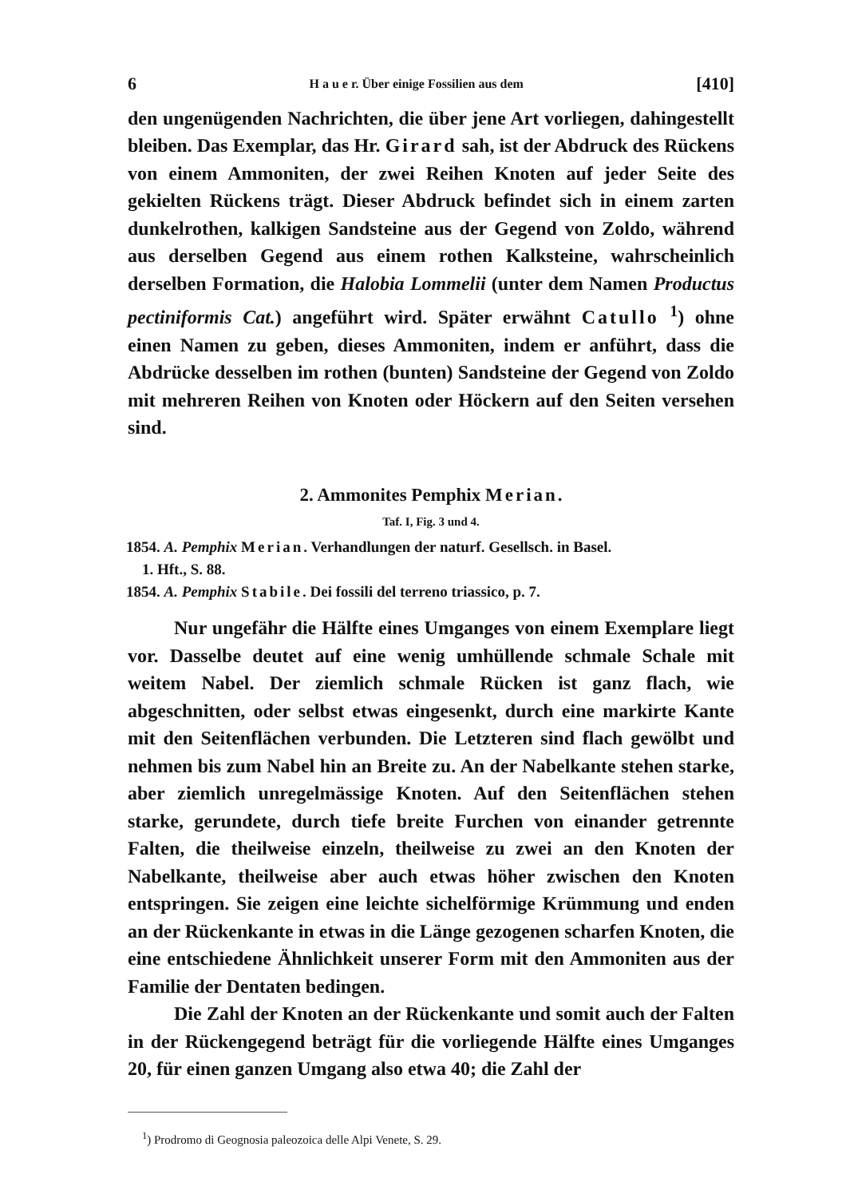6 H a u e r. Über einige Fossilien aus dem [410]
den ungenügenden Nachrichten, die über jene Art vorliegen, dahingestellt bleiben. Das Exemplar, das Hr. Girard sah, ist der Abdruck des Rückens von einem Ammoniten, der zwei Reihen Knoten auf jeder Seite des gekielten Rückens trägt. Dieser Abdruck befindet sich in einem zarten dunkelrothen, kalkigen Sandsteine aus der Gegend von Zoldo, während aus derselben Gegend aus einem rothen Kalksteine, wahrscheinlich derselben Formation, die Halobia Lommelii (unter dem Namen Productus pectiniformis Cat.) angeführt wird. Später erwähnt Catullo <sup>1</sup>) ohne einen Namen zu geben, dieses Ammoniten, indem er anführt, dass die Abdrücke desselben im rothen (bunten) Sandsteine der Gegend von Zoldo mit mehreren Reihen von Knoten oder Höckern auf den Seiten versehen sind.
2. Ammonites Pemphix Merian.
Taf. I, Fig. 3 und 4.
1854. A. Pemphix Merian. Verhandlungen der naturf. Gesellsch. in Basel.
1. Hft., S. 88.
1854. A. Pemphix Stabile. Dei fossili del terreno triassico, p. 7.
Nur ungefähr die Hälfte eines Umganges von einem Exemplare liegt vor. Dasselbe deutet auf eine wenig umhüllende schmale Schale mit weitem Nabel. Der ziemlich schmale Rücken ist ganz flach, wie abgeschnitten, oder selbst etwas eingesenkt, durch eine markirte Kante mit den Seitenflächen verbunden. Die Letzteren sind flach gewölbt und nehmen bis zum Nabel hin an Breite zu. An der Nabelkante stehen starke, aber ziemlich unregelmässige Knoten. Auf den Seitenflächen stehen starke, gerundete, durch tiefe breite Furchen von einander getrennte Falten, die theilweise einzeln, theilweise zu zwei an den Knoten der Nabelkante, theilweise aber auch etwas höher zwischen den Knoten entspringen. Sie zeigen eine leichte sichelförmige Krümmung und enden an der Rückenkante in etwas in die Länge gezogenen scharfen Knoten, die eine entschiedene Ähnlichkeit unserer Form mit den Ammoniten aus der Familie der Dentaten bedingen.
Die Zahl der Knoten an der Rückenkante und somit auch der Falten in der Rückengegend beträgt für die vorliegende Hälfte eines Umganges 20, für einen ganzen Umgang also etwa 40; die Zahl der
<sup>1</sup>) Prodromo di Geognosia paleozoica delle Alpi Venete, S. 29.